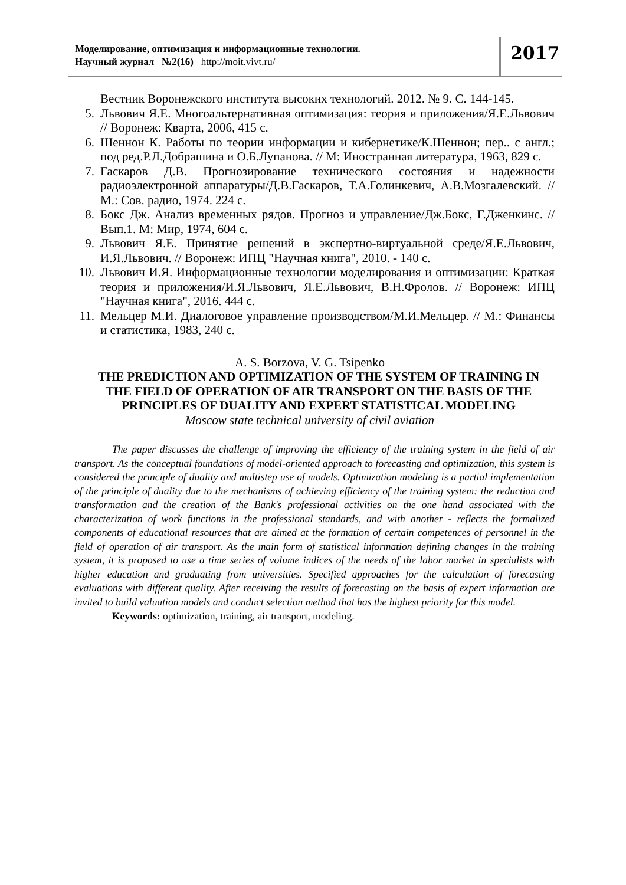Моделирование, оптимизация и информационные технологии.
Научный журнал №2(16) http://moit.vivt.ru/
2017
Вестник Воронежского института высоких технологий. 2012. № 9. С. 144-145.
5. Львович Я.Е. Многоальтернативная оптимизация: теория и приложения/Я.Е.Львович // Воронеж: Кварта, 2006, 415 с.
6. Шеннон К. Работы по теории информации и кибернетике/К.Шеннон; пер.. с англ.; под ред.Р.Л.Добрашина и О.Б.Лупанова. // М: Иностранная литература, 1963, 829 с.
7. Гаскаров Д.В. Прогнозирование технического состояния и надежности радиоэлектронной аппаратуры/Д.В.Гаскаров, Т.А.Голинкевич, А.В.Мозгалевский. // М.: Сов. радио, 1974. 224 с.
8. Бокс Дж. Анализ временных рядов. Прогноз и управление/Дж.Бокс, Г.Дженкинс. // Вып.1. М: Мир, 1974, 604 с.
9. Львович Я.Е. Принятие решений в экспертно-виртуальной среде/Я.Е.Львович, И.Я.Львович. // Воронеж: ИПЦ "Научная книга", 2010. - 140 с.
10. Львович И.Я. Информационные технологии моделирования и оптимизации: Краткая теория и приложения/И.Я.Львович, Я.Е.Львович, В.Н.Фролов. // Воронеж: ИПЦ "Научная книга", 2016. 444 с.
11. Мельцер М.И. Диалоговое управление производством/М.И.Мельцер. // М.: Финансы и статистика, 1983, 240 с.
A. S. Borzova, V. G. Tsipenko
THE PREDICTION AND OPTIMIZATION OF THE SYSTEM OF TRAINING IN THE FIELD OF OPERATION OF AIR TRANSPORT ON THE BASIS OF THE PRINCIPLES OF DUALITY AND EXPERT STATISTICAL MODELING
Moscow state technical university of civil aviation
The paper discusses the challenge of improving the efficiency of the training system in the field of air transport. As the conceptual foundations of model-oriented approach to forecasting and optimization, this system is considered the principle of duality and multistep use of models. Optimization modeling is a partial implementation of the principle of duality due to the mechanisms of achieving efficiency of the training system: the reduction and transformation and the creation of the Bank's professional activities on the one hand associated with the characterization of work functions in the professional standards, and with another - reflects the formalized components of educational resources that are aimed at the formation of certain competences of personnel in the field of operation of air transport. As the main form of statistical information defining changes in the training system, it is proposed to use a time series of volume indices of the needs of the labor market in specialists with higher education and graduating from universities. Specified approaches for the calculation of forecasting evaluations with different quality. After receiving the results of forecasting on the basis of expert information are invited to build valuation models and conduct selection method that has the highest priority for this model.
Keywords: optimization, training, air transport, modeling.